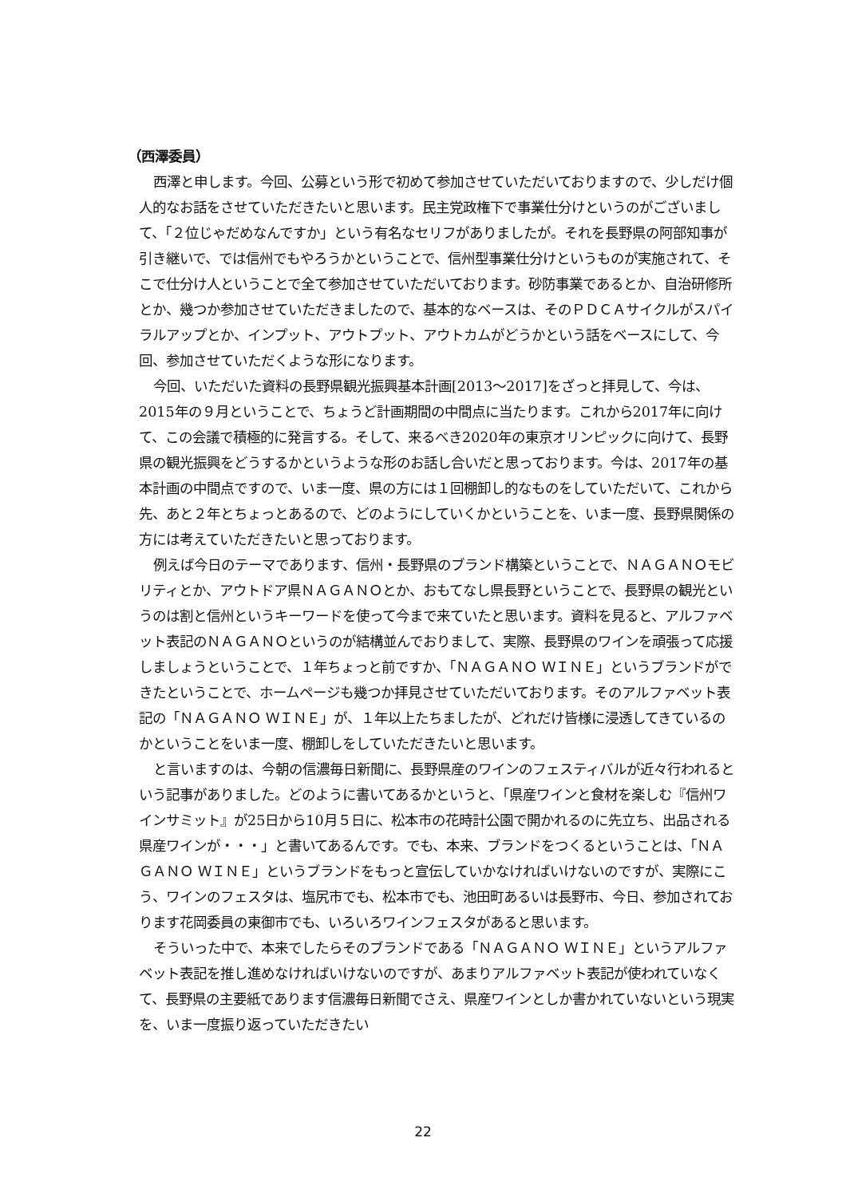（西澤委員）
西澤と申します。今回、公募という形で初めて参加させていただいておりますので、少しだけ個人的なお話をさせていただきたいと思います。民主党政権下で事業仕分けというのがございまして、「２位じゃだめなんですか」という有名なセリフがありましたが。それを長野県の阿部知事が引き継いで、では信州でもやろうかということで、信州型事業仕分けというものが実施されて、そこで仕分け人ということで全て参加させていただいております。砂防事業であるとか、自治研修所とか、幾つか参加させていただきましたので、基本的なベースは、そのＰＤＣＡサイクルがスパイラルアップとか、インプット、アウトプット、アウトカムがどうかという話をベースにして、今回、参加させていただくような形になります。
今回、いただいた資料の長野県観光振興基本計画[2013～2017]をざっと拝見して、今は、2015年の９月ということで、ちょうど計画期間の中間点に当たります。これから2017年に向けて、この会議で積極的に発言する。そして、来るべき2020年の東京オリンピックに向けて、長野県の観光振興をどうするかというような形のお話し合いだと思っております。今は、2017年の基本計画の中間点ですので、いま一度、県の方には１回棚卸し的なものをしていただいて、これから先、あと２年とちょっとあるので、どのようにしていくかということを、いま一度、長野県関係の方には考えていただきたいと思っております。
例えば今日のテーマであります、信州・長野県のブランド構築ということで、ＮＡＧＡＮＯモビリティとか、アウトドア県ＮＡＧＡＮＯとか、おもてなし県長野ということで、長野県の観光というのは割と信州というキーワードを使って今まで来ていたと思います。資料を見ると、アルファベット表記のＮＡＧＡＮＯというのが結構並んでおりまして、実際、長野県のワインを頑張って応援しましょうということで、１年ちょっと前ですか、「ＮＡＧＡＮＯ ＷＩＮＥ」というブランドができたということで、ホームページも幾つか拝見させていただいております。そのアルファベット表記の「ＮＡＧＡＮＯ ＷＩＮＥ」が、１年以上たちましたが、どれだけ皆様に浸透してきているのかということをいま一度、棚卸しをしていただきたいと思います。
と言いますのは、今朝の信濃毎日新聞に、長野県産のワインのフェスティバルが近々行われるという記事がありました。どのように書いてあるかというと、「県産ワインと食材を楽しむ『信州ワインサミット』が25日から10月５日に、松本市の花時計公園で開かれるのに先立ち、出品される県産ワインが・・・」と書いてあるんです。でも、本来、ブランドをつくるということは、「ＮＡＧＡＮＯ ＷＩＮＥ」というブランドをもっと宣伝していかなければいけないのですが、実際にこう、ワインのフェスタは、塩尻市でも、松本市でも、池田町あるいは長野市、今日、参加されております花岡委員の東御市でも、いろいろワインフェスタがあると思います。
そういった中で、本来でしたらそのブランドである「ＮＡＧＡＮＯ ＷＩＮＥ」というアルファベット表記を推し進めなければいけないのですが、あまりアルファベット表記が使われていなくて、長野県の主要紙であります信濃毎日新聞でさえ、県産ワインとしか書かれていないという現実を、いま一度振り返っていただきたい
22